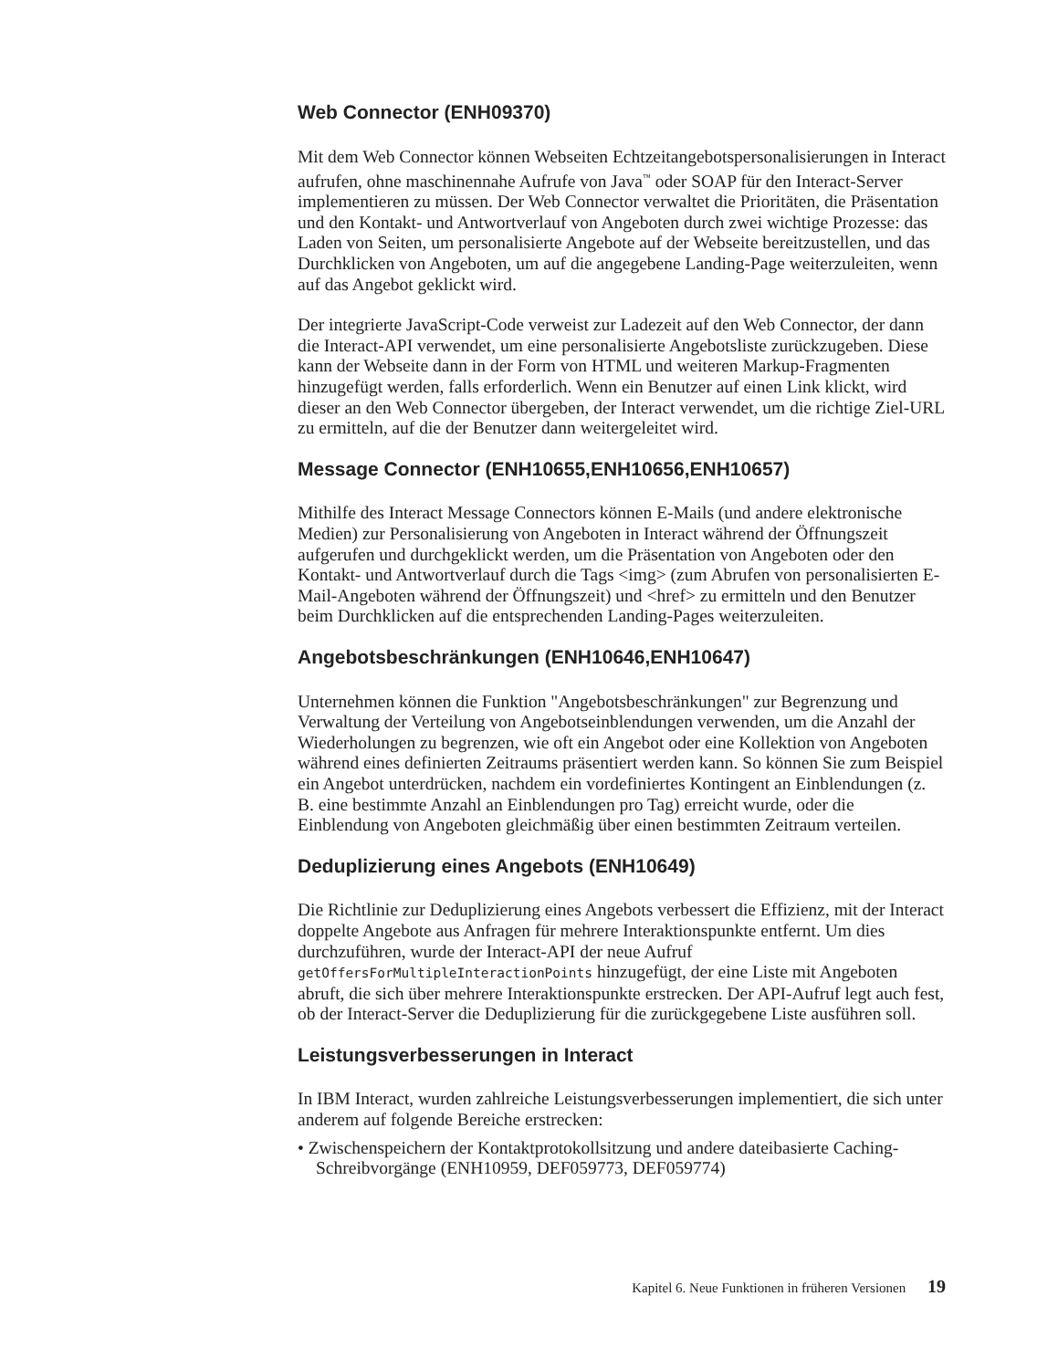Web Connector (ENH09370)
Mit dem Web Connector können Webseiten Echtzeitangebotspersonalisierungen in Interact aufrufen, ohne maschinennahe Aufrufe von Java<sup>™</sup> oder SOAP für den Interact-Server implementieren zu müssen. Der Web Connector verwaltet die Prioritäten, die Präsentation und den Kontakt- und Antwortverlauf von Angeboten durch zwei wichtige Prozesse: das Laden von Seiten, um personalisierte Angebote auf der Webseite bereitzustellen, und das Durchklicken von Angeboten, um auf die angegebene Landing-Page weiterzuleiten, wenn auf das Angebot geklickt wird.
Der integrierte JavaScript-Code verweist zur Ladezeit auf den Web Connector, der dann die Interact-API verwendet, um eine personalisierte Angebotsliste zurückzugeben. Diese kann der Webseite dann in der Form von HTML und weiteren Markup-Fragmenten hinzugefügt werden, falls erforderlich. Wenn ein Benutzer auf einen Link klickt, wird dieser an den Web Connector übergeben, der Interact verwendet, um die richtige Ziel-URL zu ermitteln, auf die der Benutzer dann weitergeleitet wird.
Message Connector (ENH10655,ENH10656,ENH10657)
Mithilfe des Interact Message Connectors können E-Mails (und andere elektronische Medien) zur Personalisierung von Angeboten in Interact während der Öffnungszeit aufgerufen und durchgeklickt werden, um die Präsentation von Angeboten oder den Kontakt- und Antwortverlauf durch die Tags <img> (zum Abrufen von personalisierten E-Mail-Angeboten während der Öffnungszeit) und <href> zu ermitteln und den Benutzer beim Durchklicken auf die entsprechenden Landing-Pages weiterzuleiten.
Angebotsbeschränkungen (ENH10646,ENH10647)
Unternehmen können die Funktion "Angebotsbeschränkungen" zur Begrenzung und Verwaltung der Verteilung von Angebotseinblendungen verwenden, um die Anzahl der Wiederholungen zu begrenzen, wie oft ein Angebot oder eine Kollektion von Angeboten während eines definierten Zeitraums präsentiert werden kann. So können Sie zum Beispiel ein Angebot unterdrücken, nachdem ein vordefiniertes Kontingent an Einblendungen (z. B. eine bestimmte Anzahl an Einblendungen pro Tag) erreicht wurde, oder die Einblendung von Angeboten gleichmäßig über einen bestimmten Zeitraum verteilen.
Deduplizierung eines Angebots (ENH10649)
Die Richtlinie zur Deduplizierung eines Angebots verbessert die Effizienz, mit der Interact doppelte Angebote aus Anfragen für mehrere Interaktionspunkte entfernt. Um dies durchzuführen, wurde der Interact-API der neue Aufruf getOffersForMultipleInteractionPoints hinzugefügt, der eine Liste mit Angeboten abruft, die sich über mehrere Interaktionspunkte erstrecken. Der API-Aufruf legt auch fest, ob der Interact-Server die Deduplizierung für die zurückgegebene Liste ausführen soll.
Leistungsverbesserungen in Interact
In IBM Interact, wurden zahlreiche Leistungsverbesserungen implementiert, die sich unter anderem auf folgende Bereiche erstrecken:
• Zwischenspeichern der Kontaktprotokollsitzung und andere dateibasierte Caching-Schreibvorgänge (ENH10959, DEF059773, DEF059774)
Kapitel 6. Neue Funktionen in früheren Versionen 19